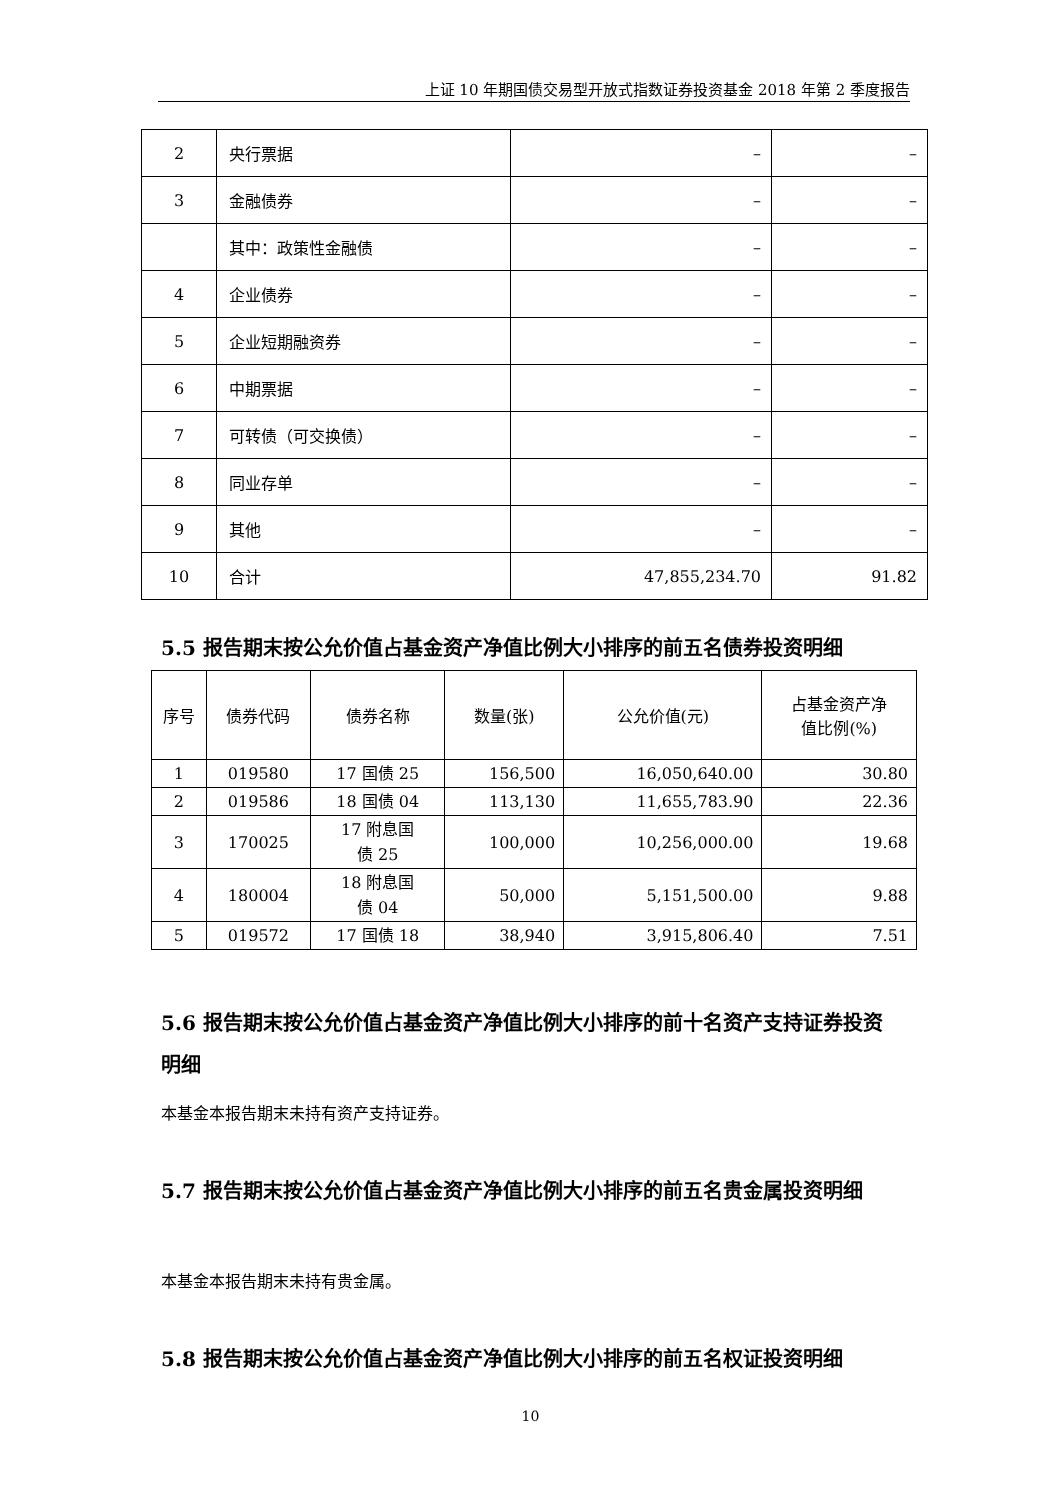上证 10 年期国债交易型开放式指数证券投资基金 2018 年第 2 季度报告
| 2 | 央行票据 | – | – |
| 3 | 金融债券 | – | – |
| | 其中：政策性金融债 | – | – |
| 4 | 企业债券 | – | – |
| 5 | 企业短期融资券 | – | – |
| 6 | 中期票据 | – | – |
| 7 | 可转债（可交换债） | – | – |
| 8 | 同业存单 | – | – |
| 9 | 其他 | – | – |
| 10 | 合计 | 47,855,234.70 | 91.82 |
5.5 报告期末按公允价值占基金资产净值比例大小排序的前五名债券投资明细
| 序号 | 债券代码 | 债券名称 | 数量(张) | 公允价值(元) | 占基金资产净 值比例(%) |
| --- | --- | --- | --- | --- | --- |
| 1 | 019580 | 17 国债 25 | 156,500 | 16,050,640.00 | 30.80 |
| 2 | 019586 | 18 国债 04 | 113,130 | 11,655,783.90 | 22.36 |
| 3 | 170025 | 17 附息国 债 25 | 100,000 | 10,256,000.00 | 19.68 |
| 4 | 180004 | 18 附息国 债 04 | 50,000 | 5,151,500.00 | 9.88 |
| 5 | 019572 | 17 国债 18 | 38,940 | 3,915,806.40 | 7.51 |
5.6 报告期末按公允价值占基金资产净值比例大小排序的前十名资产支持证券投资明细
本基金本报告期末未持有资产支持证券。
5.7 报告期末按公允价值占基金资产净值比例大小排序的前五名贵金属投资明细
本基金本报告期末未持有贵金属。
5.8 报告期末按公允价值占基金资产净值比例大小排序的前五名权证投资明细
10